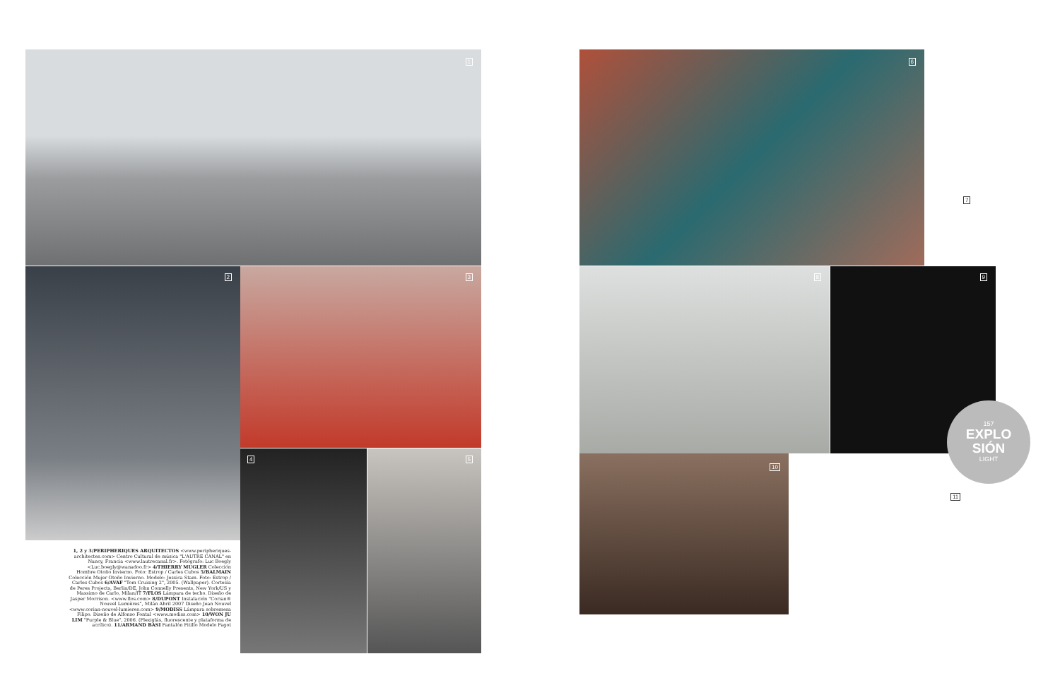1
2 3
4 5
1, 2 y 3/PERIPHERIQUES ARQUITECTOS <www.peripheriques-architectes.com> Centro Cultural de música "L'AUTRE CANAL" en Nancy, Francia <www.lautrecanal.fr>. Fotógrafo: Luc Boegly <Luc.boegly@wanadoo.fr> 4/THIERRY MUGLER Colección Hombre Otoño Invierno. Foto: Estrop / Carles Cubos 5/BALMAIN Colección Mujer Otoño Invierno. Modelo: Jessica Stam. Foto: Estrop / Carles Cubos 6/AVAF "Tom Cruising 2", 2005. (Wallpaper). Cortesía de Peres Projects, Berlin/DE, John Connelly Presents, New York/US y Massimo de Carlo, Milan/IT 7/FLOS Lámpara de techo. Diseño de Jasper Morrison. <www.flos.com> 8/DUPONT Instalación "Corian® Nouvel Lumières", Milán Abril 2007 Diseño Jean Nouvel <www.corian-nouvel-lumieres.com> 9/MODISS Lámpara sobremesa Filipo. Diseño de Alfonso Fontal <www.modiss.com> 10/WON JU LIM "Purple & Blue", 2006. (Plexiglás, fluorescente y plataforma de acrílico). 11/ARMAND BASI Pantalón Pitillo Modelo Pagot
6
7
8 9
10
11
157
EXPLO
SIÓN
LIGHT